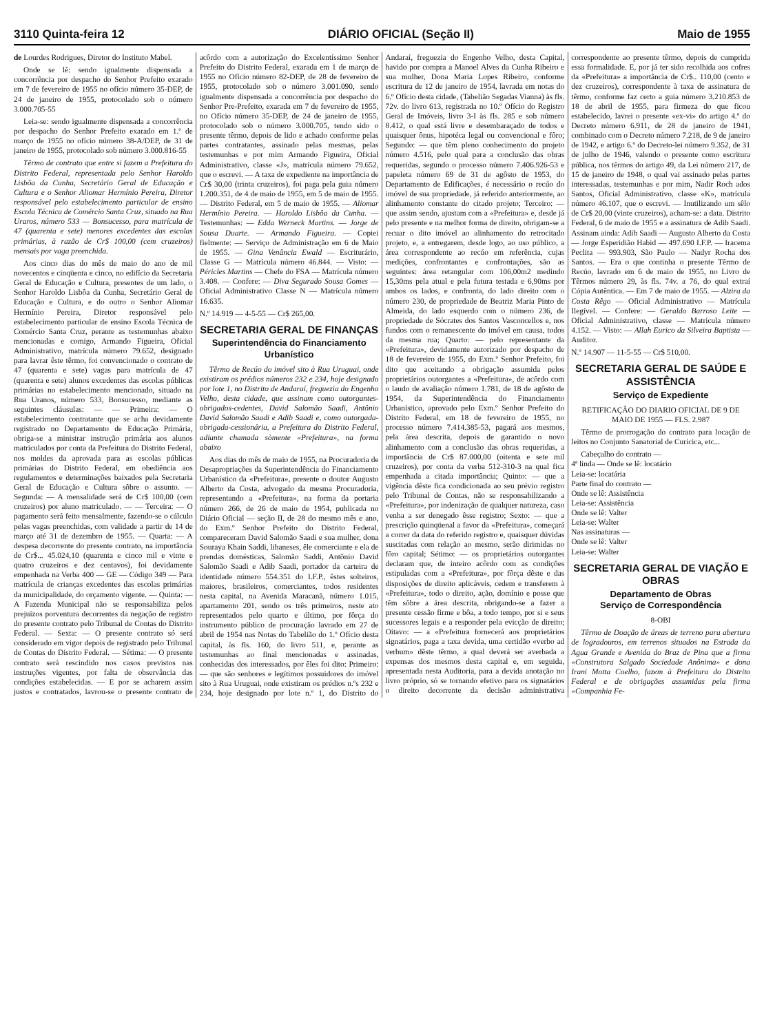3110 Quinta-feira 12 DIÁRIO OFICIAL (Seção II) Maio de 1955
de Lourdes Rodrigues, Diretor do Instituto Mabel.
Onde se lê: sendo igualmente dispensada a concorrência por despacho do Senhor Prefeito exarado em 7 de fevereiro de 1955 no ofício número 35-DEP, de 24 de janeiro de 1955, protocolado sob o número 3.000.705-55
Leia-se: sendo igualmente dispensada a concorrência por despacho do Senhor Prefeito exarado em 1.º de março de 1955 no ofício número 38-A/DEP, de 31 de janeiro de 1955, protocolado sob número 3.000.816-55
Têrmo de contrato que entre si fazem a Prefeitura do Distrito Federal, representada pelo Senhor Haroldo Lisbôa da Cunha, Secretário Geral de Educação e Cultura e o Senhor Aliomar Hermínio Pereira, Diretor responsável pelo estabelecimento particular de ensino Escola Técnica de Comércio Santa Cruz, situado na Rua Uraros, número 533 — Bonsucesso, para matrícula de 47 (quarenta e sete) menores excedentes das escolas primárias, à razão de Cr$ 100,00 (cem cruzeiros) mensais por vaga preenchida.
Aos cinco dias do mês de maio do ano de mil novecentos e cinqüenta e cinco, no edifício da Secretaria Geral de Educação e Cultura, presentes de um lado, o Senhor Haroldo Lisbôa da Cunha, Secretário Geral de Educação e Cultura, e do outro o Senhor Aliomar Hermínio Pereira, Diretor responsável pelo estabelecimento particular de ensino Escola Técnica de Comércio Santa Cruz, perante as testemunhas abaixo mencionadas e comigo, Armando Figueira, Oficial Administrativo, matrícula número 79.652, designado para lavrar êste têrmo, foi convencionado o contrato de 47 (quarenta e sete) vagas para matrícula de 47 (quarenta e sete) alunos excedentes das escolas públicas primárias no estabelecimento mencionado, situado na Rua Uranos, número 533, Bonsucesso, mediante as seguintes cláusulas: — — Primeira: — O estabelecimento contratante que se acha devidamente registrado no Departamento de Educação Primária, obriga-se a ministrar instrução primária aos alunos matriculados por conta da Prefeitura do Distrito Federal, nos moldes da aprovada para as escolas públicas primárias do Distrito Federal, em obediência aos regulamentos e determinações baixados pela Secretaria Geral de Educação e Cultura sôbre o assunto. — Segunda: — A mensalidade será de Cr$ 100,00 (cem cruzeiros) por aluno matriculado. — — Terceira: — O pagamento será feito mensalmente, fazendo-se o cálculo pelas vagas preenchidas, com validade a partir de 14 de março até 31 de dezembro de 1955. — Quarta: — A despesa decorrente do presente contrato, na importância de Cr$... 45.024,10 (quarenta e cinco mil e vinte e quatro cruzeiros e dez centavos), foi devidamente empenhada na Verba 400 — GE — Código 349 — Para matrícula de crianças excedentes das escolas primárias da municipalidade, do orçamento vigente. — Quinta: — A Fazenda Municipal não se responsabiliza pelos prejuízos porventura decorrentes da negação de registro do presente contrato pelo Tribunal de Contas do Distrito Federal. — Sexta: — O presente contrato só será considerado em vigor depois de registrado pelo Tribunal de Contas do Distrito Federal. — Sétima: — O presente contrato será rescindido nos casos previstos nas instruções vigentes, por falta de observância das condições estabelecidas. — E por se acharem assim justos e contratados, lavrou-se o presente contrato de acôrdo com a autorização do Excelentíssimo Senhor Prefeito do Distrito Federal, exarada em 1 de março de 1955 no Ofício número 82-DEP, de 28 de fevereiro de 1955, protocolado sob o número 3.001.090, sendo igualmente dispensada a concorrência por despacho do Senhor Pre-Prefeito, exarada em 7 de fevereiro de 1955, no Ofício número 35-DEP, de 24 de janeiro de 1955, protocolado sob o número 3.000.705, tendo sido o presente têrmo, depois de lido e achado conforme pelas partes contratantes, assinado pelas mesmas, pelas testemunhas e por mim Armando Figueira, Oficial Administrativo, classe «J», matrícula número 79.652, que o escrevi. — A taxa de expediente na importância de Cr$ 30,00 (trinta cruzeiros), foi paga pela guia número 1.200.351, de 4 de maio de 1955, em 5 de maio de 1955. — Distrito Federal, em 5 de maio de 1955. — Aliomar Hermínio Pereira. — Haroldo Lisbôa da Cunha. — Testemunhas: — Edda Werneck Martins. — Jorge de Sousa Duarte. — Armando Figueira. — Copiei fielmente: — Serviço de Administração em 6 de Maio de 1955. — Gina Venância Ewald — Escriturário, Classe G — Matrícula número 46.844. — Visto: — Péricles Martins — Chefe do FSA — Matrícula número 3.408. — Confere: — Diva Segurado Sousa Gomes — Oficial Administrativo Classe N — Matrícula número 16.635.
N.º 14.919 — 4-5-55 — Cr$ 265,00.
SECRETARIA GERAL DE FINANÇAS
Superintendência do Financiamento Urbanístico
Têrmo de Recúo do imóvel sito à Rua Uruguai, onde existiram os prédios números 232 e 234, hoje designado por lote 1, no Distrito de Andaraí, freguezia do Engenho Velho, desta cidade, que assinam como outorgantes-obrigados-cedentes, David Salomão Saadi, Antônio David Salomão Saadi e Adib Saadi e, como outorgada-obrigada-cessionária, a Prefeitura do Distrito Federal, adiante chamada sòmente «Prefeitura», na forma abaixo
Aos dias do mês de maio de 1955, na Procuradoria de Desapropriações da Superintendência do Financiamento Urbanístico da «Prefeitura», presente o doutor Augusto Alberto da Costa, advogado da mesma Procuradoria, representando a «Prefeitura», na forma da portaria número 266, de 26 de maio de 1954, publicada no Diário Oficial — seção II, de 28 do mesmo mês e ano, do Exm.º Senhor Prefeito do Distrito Federal, compareceram David Salomão Saadi e sua mulher, dona Souraya Khain Saddi, libaneses, êle comerciante e ela de prendas domésticas, Salomão Saddi, Antônio David Salomão Saadi e Adib Saadi, portador da carteira de identidade número 554.351 do I.F.P., êstes solteiros, maiores, brasileiros, comerciantes, todos residentes nesta capital, na Avenida Maracanã, número 1.015, apartamento 201, sendo os três primeiros, neste ato representados pelo quarto e último, por fôrça do instrumento público de procuração lavrado em 27 de abril de 1954 nas Notas do Tabelião do 1.º Ofício desta capital, às fls. 160, do livro 511, e, perante as testemunhas ao final mencionadas e assinadas, conhecidas dos interessados, por êles foi dito: Primeiro: — que são senhores e legítimos possuidores do imóvel sito à Rua Uruguai, onde existiram os prédios n.ºs 232 e 234, hoje designado por lote n.º 1, do Distrito do Andaraí, freguezia do Engenho Velho, desta Capital, havido por compra a Manoel Alves da Cunha Ribeiro e sua mulher, Dona Maria Lopes Ribeiro, conforme escritura de 12 de janeiro de 1954, lavrada em notas do 6.º Ofício desta cidade, (Tabelião Segadas Vianna) às fls. 72v. do livro 613, registrada no 10.º Ofício do Registro Geral de Imóveis, livro 3-I às fls. 285 e sob número 8.412, o qual está livre e desembaraçado de todos e quaisquer ônus, hipotéca legal ou convencional e fôro; Segundo: — que têm pleno conhecimento do projeto número 4.516, pelo qual para a conclusão das obras requeridas, segundo o processo número 7.406.926-53 e papeleta número 69 de 31 de agôsto de 1953, do Departamento de Edificações, é necessário o recúo do imóvel de sua propriedade, já referido anteriormente, ao alinhamento constante do citado projeto; Terceiro: — que assim sendo, ajustam com a «Prefeitura» e, desde já pelo presente e na melhor forma de direito, obrigam-se a recuar o dito imóvel ao alinhamento do retrocitado projeto, e, a entregarem, desde logo, ao uso público, a área correspondente ao recúo em referência, cujas medições, confrontantes e confrontações, são as seguintes: área retangular com 106,00m2 medindo 15,30ms pela atual e pela futura testada e 6,90ms por ambos os lados, e confronta, do lado direito com o número 230, de propriedade de Beatriz Maria Pinto de Almeida, do lado esquerdo com o número 236, de propriedade de Sócrates dos Santos Vasconcellos e, nos fundos com o remanescente do imóvel em causa, todos da mesma rua; Quarto: — pelo representante da «Prefeitura», devidamente autorizado por despacho de 18 de fevereiro de 1955, do Exm.º Senhor Prefeito, foi dito que aceitando a obrigação assumida pelos proprietários outorgantes a «Prefeitura», de acôrdo com o laudo de avaliação número 1.781, de 18 de agôsto de 1954, da Superintendência do Financiamento Urbanístico, aprovado pelo Exm.º Senhor Prefeito do Distrito Federal, em 18 de fevereiro de 1955, no processo número 7.414.385-53, pagará aos mesmos, pela área descrita, depois de garantido o novo alinhamento com a conclusão das obras requeridas, a importância de Cr$ 87.000,00 (oitenta e sete mil cruzeiros), por conta da verba 512-310-3 na qual fica empenhada a citada importância; Quinto: — que a vigência dêste fica condicionada ao seu prévio registro pelo Tribunal de Contas, não se responsabilizando a «Prefeitura», por indenização de qualquer natureza, caso venha a ser denegado êsse registro; Sexto: — que a prescrição quinqüenal a favor da «Prefeitura», começará a correr da data do referido registro e, quaisquer dúvidas suscitadas com relação ao mesmo, serão dirimidas no fôro capital; Sétimo: — os proprietários outorgantes declaram que, de inteiro acôrdo com as condições estipuladas com a «Prefeitura», por fôrça dêste e das disposições de direito aplicáveis, cedem e transferem à «Prefeitura», todo o direito, ação, domínio e posse que têm sôbre a área descrita, obrigando-se a fazer a presente cessão firme e bôa, a todo tempo, por si e seus sucessores legais e a responder pela evicção de direito; Oitavo: — a «Prefeitura fornecerá aos proprietários signatários, paga a taxa devida, uma certidão «verbo ad verbum» dêste têrmo, a qual deverá ser averbada a expensas dos mesmos desta capital e, em seguida, apresentada nesta Auditoria, para a devida anotação no livro próprio, só se tornando efetivo para os signatários o direito decorrente da decisão administrativa correspondente ao presente têrmo, depois de cumprida essa formalidade. E, por já ter sido recolhida aos cofres da «Prefeitura» a importância de Cr$.. 110,00 (cento e dez cruzeiros), correspondente à taxa de assinatura de têrmo, conforme faz certo a guia número 3.210.853 de 18 de abril de 1955, para firmeza do que ficou estabelecido, lavrei o presente «ex-vi» do artigo 4.º do Decreto número 6.911, de 28 de janeiro de 1941, combinado com o Decreto número 7.218, de 9 de janeiro de 1942, e artigo 6.º do Decreto-lei número 9.352, de 31 de julho de 1946, valendo o presente como escritura pública, nos têrmos do artigo 49, da Lei número 217, de 15 de janeiro de 1948, o qual vai assinado pelas partes interessadas, testemunhas e por mim, Nadir Roch ados Santos, Oficial Administrativo, classe «K», matrícula número 46.107, que o escrevi. — Inutilizando um sêlo de Cr$ 20,00 (vinte cruzeiros), acham-se: a data. Distrito Federal, 6 de maio de 1955 e a assinatura de Adib Saadi. Assinam ainda: Adib Saadi — Augusto Alberto da Costa — Jorge Esperidião Habid — 497.690 I.F.P. — Iracema Peclita — 993.903, São Paulo — Nadyr Rocha dos Santos. — Era o que continha o presente Têrmo de Recúo, lavrado em 6 de maio de 1955, no Livro de Têrmos número 29, às fls. 74v. a 76, do qual extraí Cópia Autêntica. — Em 7 de maio de 1955. — Alzira da Costa Rêgo — Oficial Administrativo — Matrícula Ilegível. — Confere: — Geraldo Barroso Leite — Oficial Administrativo, classe — Matrícula número 4.152. — Visto: — Allah Eurico da Silveira Baptista — Auditor.
N.º 14.907 — 11-5-55 — Cr$ 510,00.
SECRETARIA GERAL DE SAÚDE E ASSISTÊNCIA
Serviço de Expediente
RETIFICAÇÃO DO DIARIO OFICIAL DE 9 DE MAIO DE 1955 — FLS. 2.987
Têrmo de prorrogação do contrato para locação de leitos no Conjunto Sanatorial de Curicica, etc...
Cabeçalho do contrato —
4ª linda — Onde se lê: locatário
Leia-se: locatária
Parte final do contrato —
Onde se lê: Assistência
Leia-se: Assistência
Onde se lê: Valter
Leia-se: Walter
Nas assinaturas —
Onde se lê: Valter
Leia-se: Walter
SECRETARIA GERAL DE VIAÇÃO E OBRAS
Departamento de Obras
Serviço de Correspondência
8-OBI
Têrmo de Doação de áreas de terreno para abertura de logradouros, em terrenos situados na Estrada da Agua Grande e Avenida do Braz de Pina que a firma «Construtora Salgado Sociedade Anônima» e dona Irani Motta Coelho, fazem à Prefeitura do Distrito Federal e de obrigações assumidas pela firma «Companhia Fe-